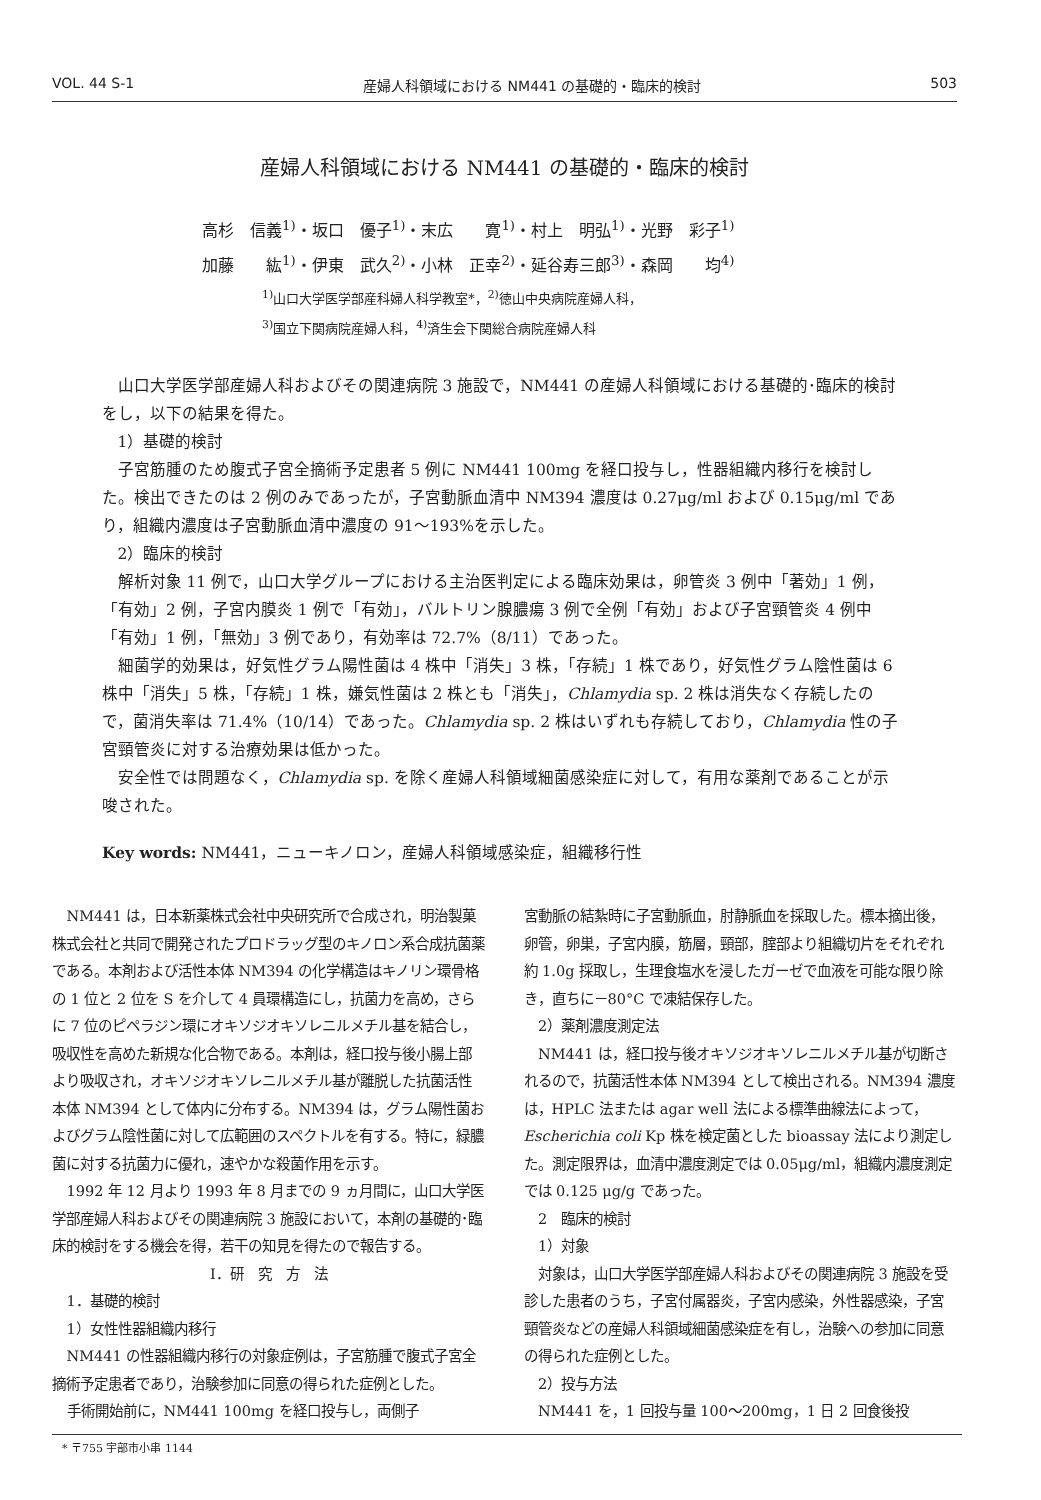VOL. 44 S-1 産婦人科領域における NM441 の基礎的・臨床的検討 503
産婦人科領域における NM441 の基礎的・臨床的検討
高杉　信義<sup>1)</sup>・坂口　優子<sup>1)</sup>・末広　　寛<sup>1)</sup>・村上　明弘<sup>1)</sup>・光野　彩子<sup>1)</sup>
加藤　　紘<sup>1)</sup>・伊東　武久<sup>2)</sup>・小林　正幸<sup>2)</sup>・延谷寿三郎<sup>3)</sup>・森岡　　均<sup>4)</sup>
<sup>1)</sup> 山口大学医学部産科婦人科学教室*，<sup>2)</sup>徳山中央病院産婦人科，
<sup>3)</sup> 国立下関病院産婦人科，<sup>4)</sup>済生会下関総合病院産婦人科
山口大学医学部産婦人科およびその関連病院 3 施設で，NM441 の産婦人科領域における基礎的･臨床的検討をし，以下の結果を得た。
1）基礎的検討
子宮筋腫のため腹式子宮全摘術予定患者 5 例に NM441 100mg を経口投与し，性器組織内移行を検討した。検出できたのは 2 例のみであったが，子宮動脈血清中 NM394 濃度は 0.27μg/ml および 0.15μg/ml であり，組織内濃度は子宮動脈血清中濃度の 91～193%を示した。
2）臨床的検討
解析対象 11 例で，山口大学グループにおける主治医判定による臨床効果は，卵管炎 3 例中「著効」1 例，「有効」2 例，子宮内膜炎 1 例で「有効」，バルトリン腺膿瘍 3 例で全例「有効」および子宮頸管炎 4 例中「有効」1 例，「無効」3 例であり，有効率は 72.7%（8/11）であった。
細菌学的効果は，好気性グラム陽性菌は 4 株中「消失」3 株，「存続」1 株であり，好気性グラム陰性菌は 6 株中「消失」5 株，「存続」1 株，嫌気性菌は 2 株とも「消失」，Chlamydia sp. 2 株は消失なく存続したので，菌消失率は 71.4%（10/14）であった。Chlamydia sp. 2 株はいずれも存続しており，Chlamydia 性の子宮頸管炎に対する治療効果は低かった。
安全性では問題なく，Chlamydia sp. を除く産婦人科領域細菌感染症に対して，有用な薬剤であることが示唆された。
Key words: NM441，ニューキノロン，産婦人科領域感染症，組織移行性
NM441 は，日本新薬株式会社中央研究所で合成され，明治製菓株式会社と共同で開発されたプロドラッグ型のキノロン系合成抗菌薬である。本剤および活性本体 NM394 の化学構造はキノリン環骨格の 1 位と 2 位を S を介して 4 員環構造にし，抗菌力を高め，さらに 7 位のピペラジン環にオキソジオキソレニルメチル基を結合し，吸収性を高めた新規な化合物である。本剤は，経口投与後小腸上部より吸収され，オキソジオキソレニルメチル基が離脱した抗菌活性本体 NM394 として体内に分布する。NM394 は，グラム陽性菌およびグラム陰性菌に対して広範囲のスペクトルを有する。特に，緑膿菌に対する抗菌力に優れ，速やかな殺菌作用を示す。
1992 年 12 月より 1993 年 8 月までの 9 ヵ月間に，山口大学医学部産婦人科およびその関連病院 3 施設において，本剤の基礎的･臨床的検討をする機会を得，若干の知見を得たので報告する。
I．研　究　方　法
1．基礎的検討
1）女性性器組織内移行
NM441 の性器組織内移行の対象症例は，子宮筋腫で腹式子宮全摘術予定患者であり，治験参加に同意の得られた症例とした。
手術開始前に，NM441 100mg を経口投与し，両側子
宮動脈の結紮時に子宮動脈血，肘静脈血を採取した。標本摘出後，卵管，卵巣，子宮内膜，筋層，頸部，腟部より組織切片をそれぞれ約 1.0g 採取し，生理食塩水を浸したガーゼで血液を可能な限り除き，直ちに－80°C で凍結保存した。
2）薬剤濃度測定法
NM441 は，経口投与後オキソジオキソレニルメチル基が切断されるので，抗菌活性本体 NM394 として検出される。NM394 濃度は，HPLC 法または agar well 法による標準曲線法によって，Escherichia coli Kp 株を検定菌とした bioassay 法により測定した。測定限界は，血清中濃度測定では 0.05μg/ml，組織内濃度測定では 0.125 μg/g であった。
2　臨床的検討
1）対象
対象は，山口大学医学部産婦人科およびその関連病院 3 施設を受診した患者のうち，子宮付属器炎，子宮内感染，外性器感染，子宮頸管炎などの産婦人科領域細菌感染症を有し，治験への参加に同意の得られた症例とした。
2）投与方法
NM441 を，1 回投与量 100～200mg，1 日 2 回食後投
* 〒755 宇部市小串 1144